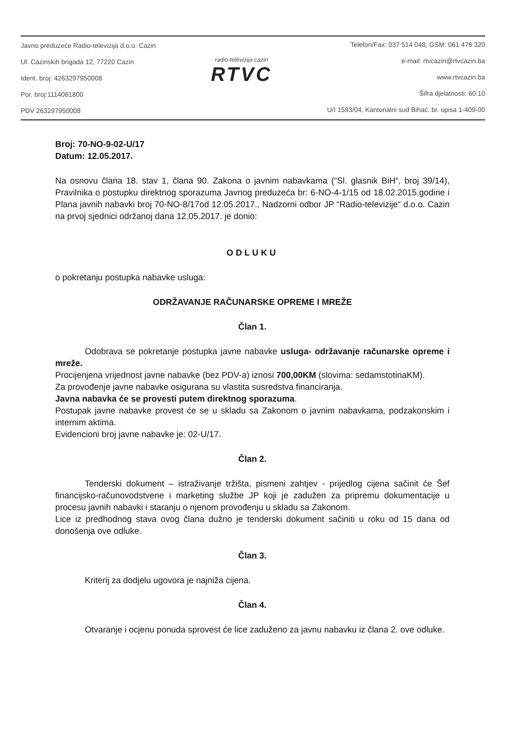Javno preduzeće Radio-televizija d.o.o. Cazin
Ul. Cazinskih brigada 12, 77220 Cazin
Ident. broj: 4263297950008
Por. broj:1114061800
PDV 263297950008
radio-televizija cazin
RTVC
Telefon/Fax: 037 514 048, GSM: 061 476 320
e-mail: rtvcazin@rtvcazin.ba
www.rtvcazin.ba
Šifra djelatnosti: 60.10
U/I 1593/04, Kantonalni sud Bihać. br. upisa 1-409-00
Broj: 70-NO-9-02-U/17
Datum: 12.05.2017.
Na osnovu člana 18. stav 1, člana 90. Zakona o javnim nabavkama (“Sl. glasnik BiH“, broj 39/14), Pravilnika o postupku direktnog sporazuma Javnog preduzeća br: 6-NO-4-1/15 od 18.02.2015.godine i Plana javnih nabavki broj 70-NO-8/17od 12.05.2017., Nadzorni odbor JP “Radio-televizije“ d.o.o. Cazin na prvoj sjednici održanoj dana 12.05.2017. je donio:
ODLUKU
o pokretanju postupka nabavke usluga:
ODRŽAVANJE RAČUNARSKE OPREME I MREŽE
Član 1.
Odobrava se pokretanje postupka javne nabavke usluga- održavanje računarske opreme i mreže.
Procijenjena vrijednost javne nabavke (bez PDV-a) iznosi 700,00KM (slovima: sedamstotinaKM).
Za provođenje javne nabavke osigurana su vlastita susredstva financiranja.
Javna nabavka će se provesti putem direktnog sporazuma.
Postupak javne nabavke provest će se u skladu sa Zakonom o javnim nabavkama, podzakonskim i internim aktima.
Evidencioni broj javne nabavke je: 02-U/17.
Član 2.
Tenderski dokument – istraživanje tržišta, pismeni zahtjev - prijedlog cijena sačinit će Šef financijsko-računovodstvene i marketing službe JP koji je zadužen za pripremu dokumentacije u procesu javnih nabavki i staranju o njenom provođenju u skladu sa Zakonom.
Lice iz predhodnog stava ovog člana dužno je tenderski dokument sačiniti u roku od 15 dana od donošenja ove odluke.
Član 3.
Kriterij za dodjelu ugovora je najniža cijena.
Član 4.
Otvaranje i ocjenu ponuda sprovest će lice zaduženo za javnu nabavku iz člana 2. ove odluke.